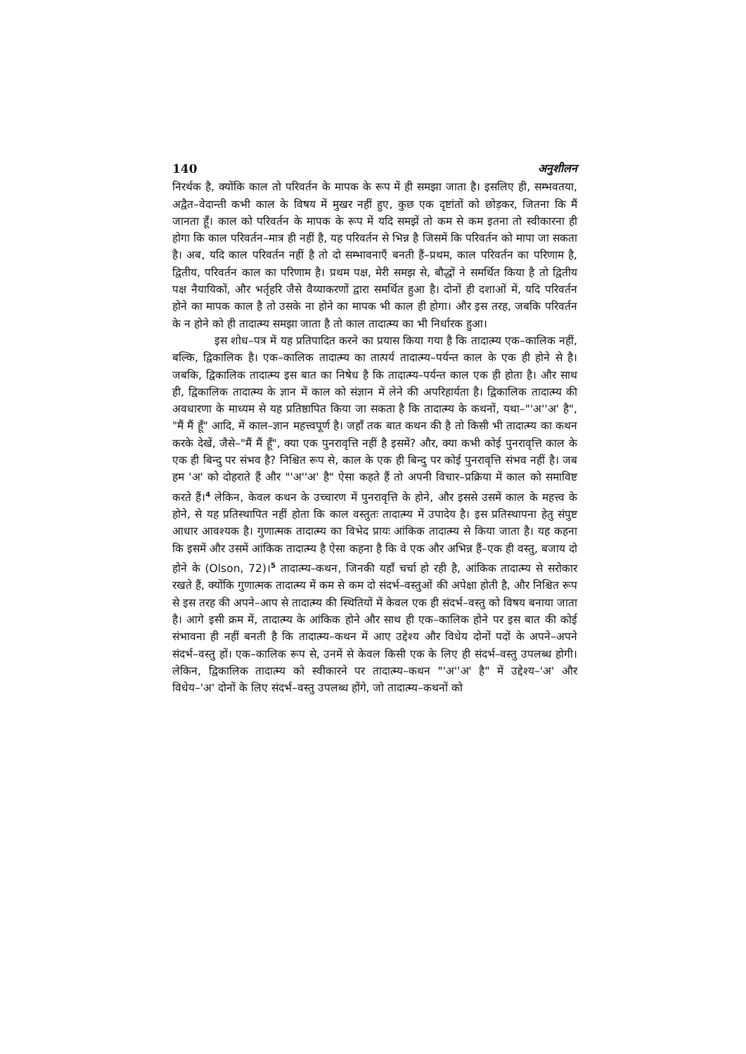140 अनुशीलन
निरर्थक है, क्योंकि काल तो परिवर्तन के मापक के रूप में ही समझा जाता है। इसलिए ही, सम्भवतया, अद्वैत–वेदान्ती कभी काल के विषय में मुखर नहीं हुए, कुछ एक दृष्टांतों को छोड़कर, जितना कि मैं जानता हूँ। काल को परिवर्तन के मापक के रूप में यदि समझें तो कम से कम इतना तो स्वीकारना ही होगा कि काल परिवर्तन–मात्र ही नहीं है, यह परिवर्तन से भिन्न है जिसमें कि परिवर्तन को मापा जा सकता है। अब, यदि काल परिवर्तन नहीं है तो दो सम्भावनाएँ बनती हैं–प्रथम, काल परिवर्तन का परिणाम है, द्वितीय, परिवर्तन काल का परिणाम है। प्रथम पक्ष, मेरी समझ से, बौद्धों ने समर्थित किया है तो द्वितीय पक्ष नैयायिकों, और भर्तृहरि जैसे वैय्याकरणों द्वारा समर्थित हुआ है। दोनों ही दशाओं में, यदि परिवर्तन होने का मापक काल है तो उसके ना होने का मापक भी काल ही होगा। और इस तरह, जबकि परिवर्तन के न होने को ही तादात्म्य समझा जाता है तो काल तादात्म्य का भी निर्धारक हुआ।
इस शोध–पत्र में यह प्रतिपादित करने का प्रयास किया गया है कि तादात्म्य एक–कालिक नहीं, बल्कि, द्विकालिक है। एक–कालिक तादात्म्य का तात्पर्य तादात्म्य–पर्यन्त काल के एक ही होने से है। जबकि, द्विकालिक तादात्म्य इस बात का निषेध है कि तादात्म्य–पर्यन्त काल एक ही होता है। और साथ ही, द्विकालिक तादात्म्य के ज्ञान में काल को संज्ञान में लेने की अपरिहार्यता है। द्विकालिक तादात्म्य की अवधारणा के माध्यम से यह प्रतिष्ठापित किया जा सकता है कि तादात्म्य के कथनों, यथा–"'अ''अ' है", "मैं मैं हूँ" आदि, में काल–ज्ञान महत्त्वपूर्ण है। जहाँ तक बात कथन की है तो किसी भी तादात्म्य का कथन करके देखें, जैसे–"मैं मैं हूँ", क्या एक पुनरावृत्ति नहीं है इसमें? और, क्या कभी कोई पुनरावृत्ति काल के एक ही बिन्दु पर संभव है? निश्चित रूप से, काल के एक ही बिन्दु पर कोई पुनरावृत्ति संभव नहीं है। जब हम 'अ' को दोहराते हैं और "'अ''अ' है" ऐसा कहते हैं तो अपनी विचार–प्रक्रिया में काल को समाविष्ट करते हैं।<sup>4</sup> लेकिन, केवल कथन के उच्चारण में पुनरावृत्ति के होने, और इससे उसमें काल के महत्त्व के होने, से यह प्रतिस्थापित नहीं होता कि काल वस्तुतः तादात्म्य में उपादेय है। इस प्रतिस्थापना हेतु संपुष्ट आधार आवश्यक है। गुणात्मक तादात्म्य का विभेद प्रायः आंकिक तादात्म्य से किया जाता है। यह कहना कि इसमें और उसमें आंकिक तादात्म्य है ऐसा कहना है कि वे एक और अभिन्न हैं–एक ही वस्तु, बजाय दो होने के (Olson, 72)।<sup>5</sup> तादात्म्य–कथन, जिनकी यहाँ चर्चा हो रही है, आंकिक तादात्म्य से सरोकार रखते हैं, क्योंकि गुणात्मक तादात्म्य में कम से कम दो संदर्भ–वस्तुओं की अपेक्षा होती है, और निश्चित रूप से इस तरह की अपने–आप से तादात्म्य की स्थितियों में केवल एक ही संदर्भ–वस्तु को विषय बनाया जाता है। आगे इसी क्रम में, तादात्म्य के आंकिक होने और साथ ही एक–कालिक होने पर इस बात की कोई संभावना ही नहीं बनती है कि तादात्म्य–कथन में आए उद्देश्य और विधेय दोनों पदों के अपने–अपने संदर्भ–वस्तु हों। एक–कालिक रूप से, उनमें से केवल किसी एक के लिए ही संदर्भ–वस्तु उपलब्ध होगी। लेकिन, द्विकालिक तादात्म्य को स्वीकारने पर तादात्म्य–कथन "'अ''अ' है" में उद्देश्य–'अ' और विधेय–'अ' दोनों के लिए संदर्भ–वस्तु उपलब्ध होंगे, जो तादात्म्य–कथनों को